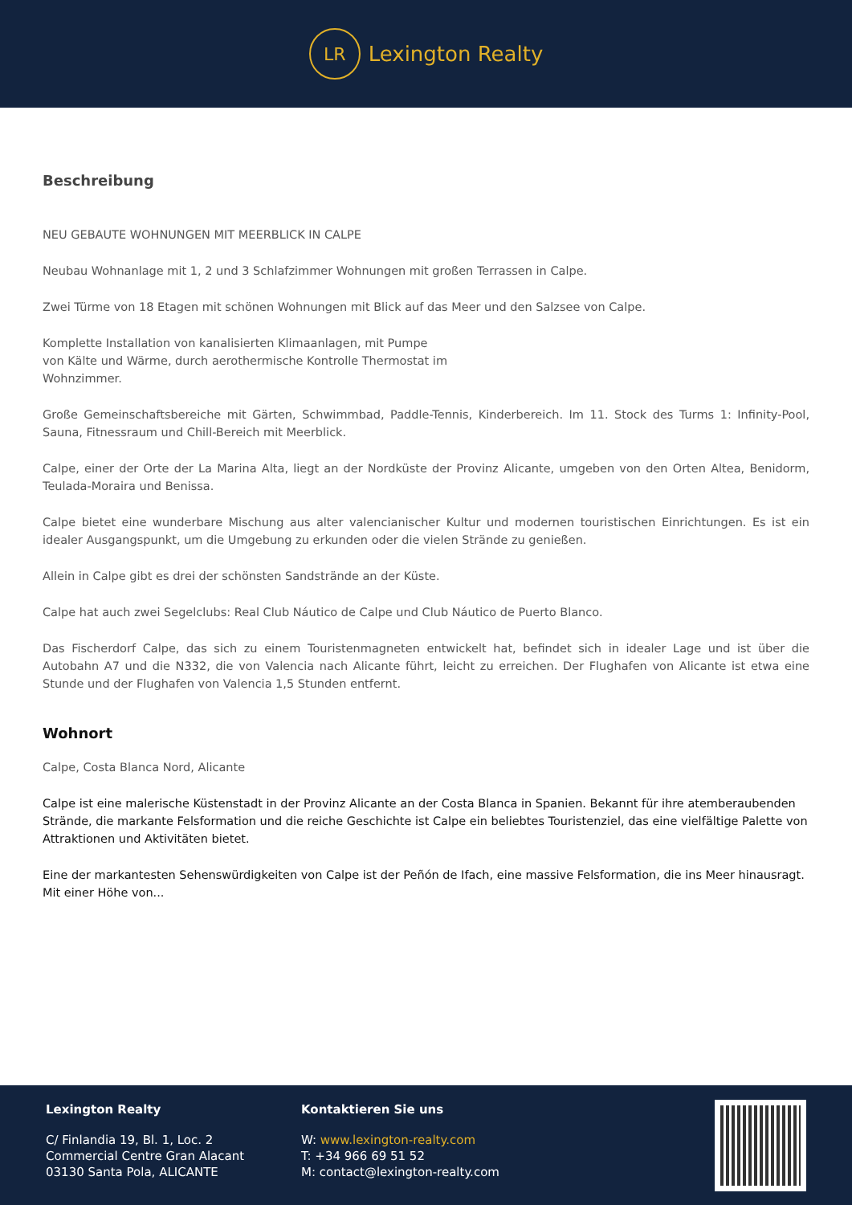LR
Lexington Realty
Beschreibung
NEU GEBAUTE WOHNUNGEN MIT MEERBLICK IN CALPE
Neubau Wohnanlage mit 1, 2 und 3 Schlafzimmer Wohnungen mit großen Terrassen in Calpe.
Zwei Türme von 18 Etagen mit schönen Wohnungen mit Blick auf das Meer und den Salzsee von Calpe.
Komplette Installation von kanalisierten Klimaanlagen, mit Pumpe
von Kälte und Wärme, durch aerothermische Kontrolle Thermostat im
Wohnzimmer.
Große Gemeinschaftsbereiche mit Gärten, Schwimmbad, Paddle-Tennis, Kinderbereich. Im 11. Stock des Turms 1: Infinity-Pool, Sauna, Fitnessraum und Chill-Bereich mit Meerblick.
Calpe, einer der Orte der La Marina Alta, liegt an der Nordküste der Provinz Alicante, umgeben von den Orten Altea, Benidorm, Teulada-Moraira und Benissa.
Calpe bietet eine wunderbare Mischung aus alter valencianischer Kultur und modernen touristischen Einrichtungen. Es ist ein idealer Ausgangspunkt, um die Umgebung zu erkunden oder die vielen Strände zu genießen.
Allein in Calpe gibt es drei der schönsten Sandstrände an der Küste.
Calpe hat auch zwei Segelclubs: Real Club Náutico de Calpe und Club Náutico de Puerto Blanco.
Das Fischerdorf Calpe, das sich zu einem Touristenmagneten entwickelt hat, befindet sich in idealer Lage und ist über die Autobahn A7 und die N332, die von Valencia nach Alicante führt, leicht zu erreichen. Der Flughafen von Alicante ist etwa eine Stunde und der Flughafen von Valencia 1,5 Stunden entfernt.
Wohnort
Calpe, Costa Blanca Nord, Alicante
Calpe ist eine malerische Küstenstadt in der Provinz Alicante an der Costa Blanca in Spanien. Bekannt für ihre atemberaubenden Strände, die markante Felsformation und die reiche Geschichte ist Calpe ein beliebtes Touristenziel, das eine vielfältige Palette von Attraktionen und Aktivitäten bietet.
Eine der markantesten Sehenswürdigkeiten von Calpe ist der Peñón de Ifach, eine massive Felsformation, die ins Meer hinausragt. Mit einer Höhe von...
Lexington Realty
C/ Finlandia 19, Bl. 1, Loc. 2
Commercial Centre Gran Alacant
03130 Santa Pola, ALICANTE
Kontaktieren Sie uns
W: www.lexington-realty.com
T: +34 966 69 51 52
M: contact@lexington-realty.com